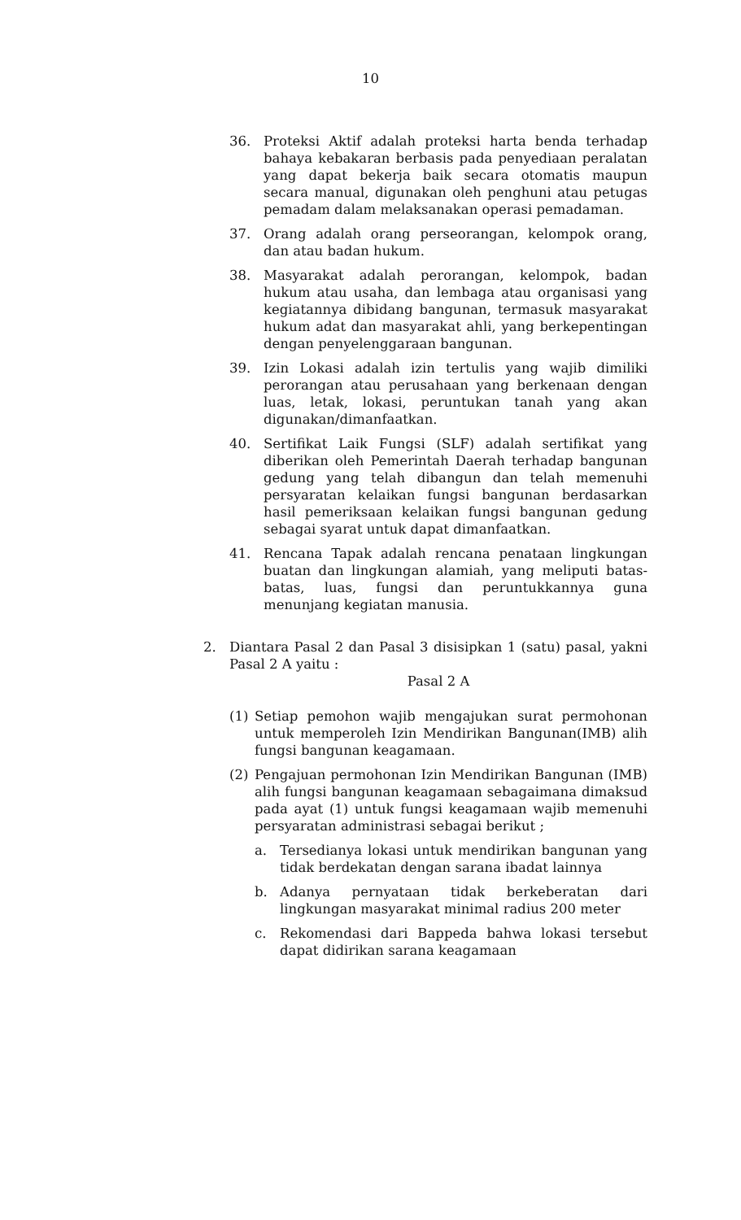10
36. Proteksi Aktif adalah proteksi harta benda terhadap bahaya kebakaran berbasis pada penyediaan peralatan yang dapat bekerja baik secara otomatis maupun secara manual, digunakan oleh penghuni atau petugas pemadam dalam melaksanakan operasi pemadaman.
37. Orang adalah orang perseorangan, kelompok orang, dan atau badan hukum.
38. Masyarakat adalah perorangan, kelompok, badan hukum atau usaha, dan lembaga atau organisasi yang kegiatannya dibidang bangunan, termasuk masyarakat hukum adat dan masyarakat ahli, yang berkepentingan dengan penyelenggaraan bangunan.
39. Izin Lokasi adalah izin tertulis yang wajib dimiliki perorangan atau perusahaan yang berkenaan dengan luas, letak, lokasi, peruntukan tanah yang akan digunakan/dimanfaatkan.
40. Sertifikat Laik Fungsi (SLF) adalah sertifikat yang diberikan oleh Pemerintah Daerah terhadap bangunan gedung yang telah dibangun dan telah memenuhi persyaratan kelaikan fungsi bangunan berdasarkan hasil pemeriksaan kelaikan fungsi bangunan gedung sebagai syarat untuk dapat dimanfaatkan.
41. Rencana Tapak adalah rencana penataan lingkungan buatan dan lingkungan alamiah, yang meliputi batas-batas, luas, fungsi dan peruntukkannya guna menunjang kegiatan manusia.
2. Diantara Pasal 2 dan Pasal 3 disisipkan 1 (satu) pasal, yakni Pasal 2 A yaitu :
Pasal 2 A
(1) Setiap pemohon wajib mengajukan surat permohonan untuk memperoleh Izin Mendirikan Bangunan(IMB) alih fungsi bangunan keagamaan.
(2) Pengajuan permohonan Izin Mendirikan Bangunan (IMB) alih fungsi bangunan keagamaan sebagaimana dimaksud pada ayat (1) untuk fungsi keagamaan wajib memenuhi persyaratan administrasi sebagai berikut ;
a. Tersedianya lokasi untuk mendirikan bangunan yang tidak berdekatan dengan sarana ibadat lainnya
b. Adanya pernyataan tidak berkeberatan dari lingkungan masyarakat minimal radius 200 meter
c. Rekomendasi dari Bappeda bahwa lokasi tersebut dapat didirikan sarana keagamaan